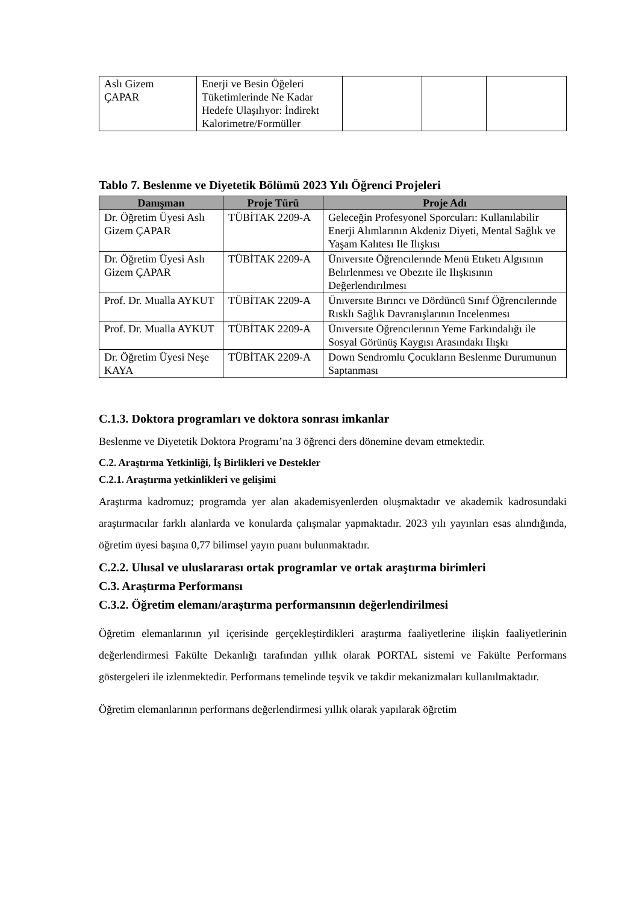| Aslı Gizem ÇAPAR | Enerji ve Besin Öğeleri Tüketimlerinde Ne Kadar Hedefe Ulaşılıyor: İndirekt Kalorimetre/Formüller | | | |
Tablo 7. Beslenme ve Diyetetik Bölümü 2023 Yılı Öğrenci Projeleri
| Danışman | Proje Türü | Proje Adı |
| --- | --- | --- |
| Dr. Öğretim Üyesi Aslı Gizem ÇAPAR | TÜBİTAK 2209-A | Geleceğin Profesyonel Sporcuları: Kullanılabilir Enerji Alımlarının Akdeniz Diyeti, Mental Sağlık ve Yaşam Kalıtesı Ile Ilışkısı |
| Dr. Öğretim Üyesi Aslı Gizem ÇAPAR | TÜBİTAK 2209-A | Ünıversıte Öğrencılerınde Menü Etıketı Algısının Belırlenmesı ve Obezıte ile Ilışkısının Değerlendırılmesı |
| Prof. Dr. Mualla AYKUT | TÜBİTAK 2209-A | Ünıversıte Bırıncı ve Dördüncü Sınıf Öğrencılerınde Rısklı Sağlık Davranışlarının Incelenmesı |
| Prof. Dr. Mualla AYKUT | TÜBİTAK 2209-A | Ünıversıte Öğrencılerının Yeme Farkındalığı ile Sosyal Görünüş Kaygısı Arasındakı Ilışkı |
| Dr. Öğretim Üyesi Neşe KAYA | TÜBİTAK 2209-A | Down Sendromlu Çocukların Beslenme Durumunun Saptanması |
C.1.3. Doktora programları ve doktora sonrası imkanlar
Beslenme ve Diyetetik Doktora Programı’na 3 öğrenci ders dönemine devam etmektedir.
C.2. Araştırma Yetkinliği, İş Birlikleri ve Destekler
C.2.1. Araştırma yetkinlikleri ve gelişimi
Araştırma kadromuz; programda yer alan akademisyenlerden oluşmaktadır ve akademik kadrosundaki araştırmacılar farklı alanlarda ve konularda çalışmalar yapmaktadır. 2023 yılı yayınları esas alındığında, öğretim üyesi başına 0,77 bilimsel yayın puanı bulunmaktadır.
C.2.2. Ulusal ve uluslararası ortak programlar ve ortak araştırma birimleri
C.3. Araştırma Performansı
C.3.2. Öğretim elemanı/araştırma performansının değerlendirilmesi
Öğretim elemanlarının yıl içerisinde gerçekleştirdikleri araştırma faaliyetlerine ilişkin faaliyetlerinin değerlendirmesi Fakülte Dekanlığı tarafından yıllık olarak PORTAL sistemi ve Fakülte Performans göstergeleri ile izlenmektedir. Performans temelinde teşvik ve takdir mekanizmaları kullanılmaktadır.
Öğretim elemanlarının performans değerlendirmesi yıllık olarak yapılarak öğretim